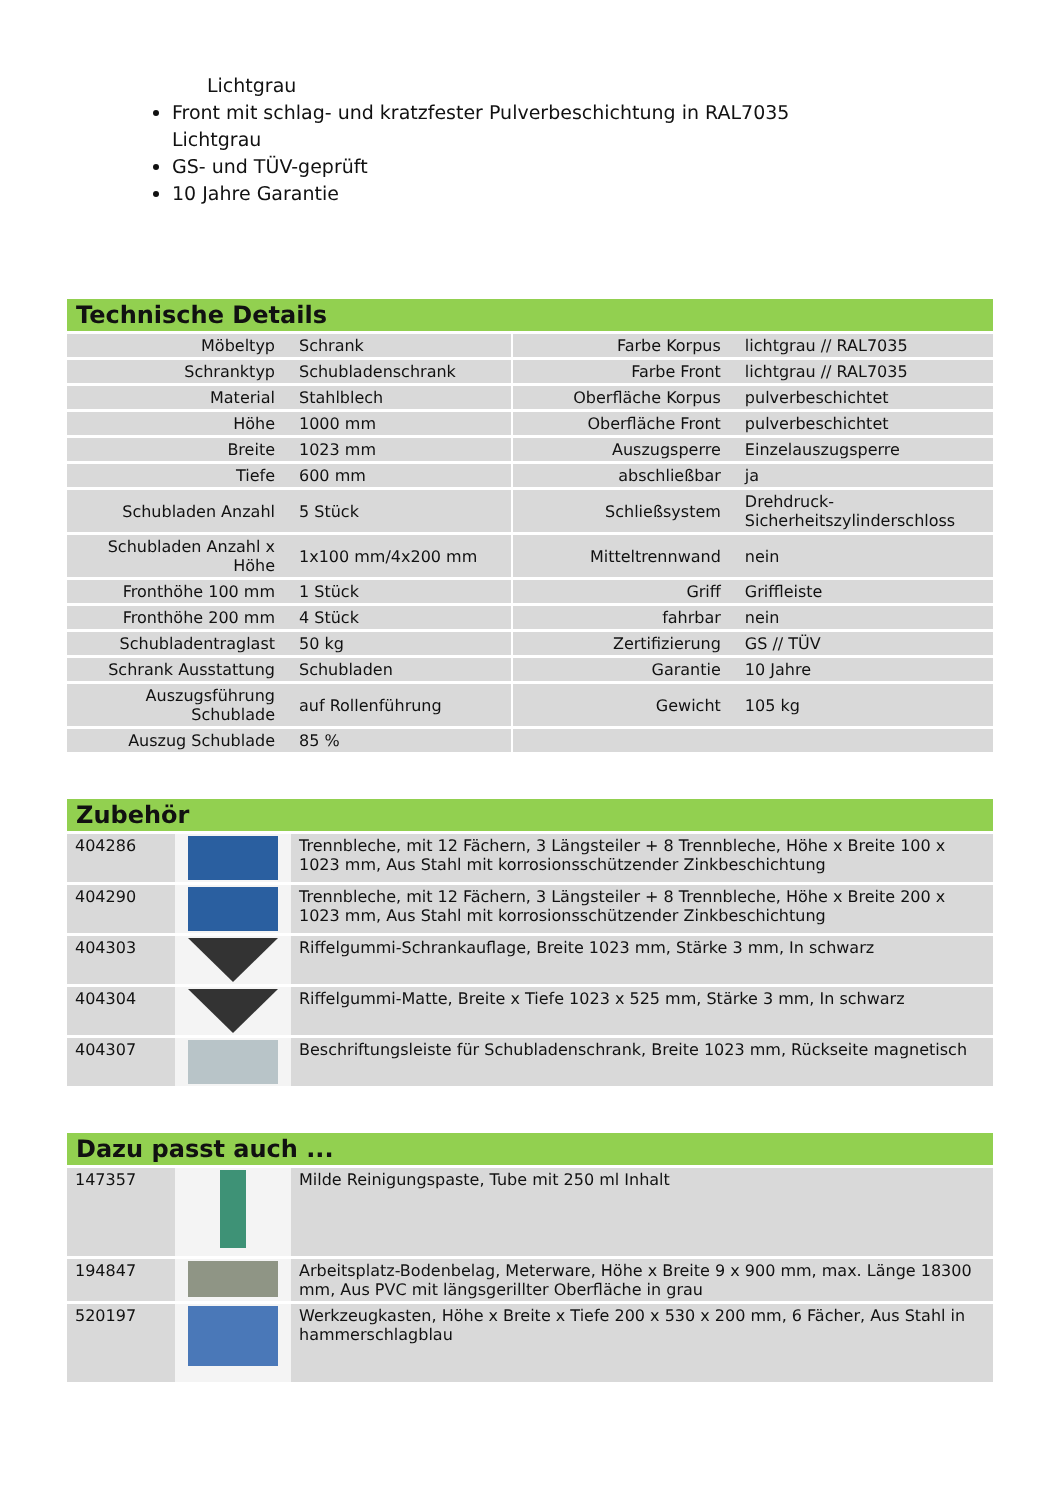Lichtgrau
Front mit schlag- und kratzfester Pulverbeschichtung in RAL7035 Lichtgrau
GS- und TÜV-geprüft
10 Jahre Garantie
Technische Details
| Möbeltyp | Schrank | | Farbe Korpus | lichtgrau // RAL7035 |
| Schranktyp | Schubladenschrank | | Farbe Front | lichtgrau // RAL7035 |
| Material | Stahlblech | | Oberfläche Korpus | pulverbeschichtet |
| Höhe | 1000 mm | | Oberfläche Front | pulverbeschichtet |
| Breite | 1023 mm | | Auszugsperre | Einzelauszugsperre |
| Tiefe | 600 mm | | abschließbar | ja |
| Schubladen Anzahl | 5 Stück | | Schließsystem | Drehdruck- Sicherheitszylinderschloss |
| Schubladen Anzahl x Höhe | 1x100 mm/4x200 mm | | Mitteltrennwand | nein |
| Fronthöhe 100 mm | 1 Stück | | Griff | Griffleiste |
| Fronthöhe 200 mm | 4 Stück | | fahrbar | nein |
| Schubladentraglast | 50 kg | | Zertifizierung | GS // TÜV |
| Schrank Ausstattung | Schubladen | | Garantie | 10 Jahre |
| Auszugsführung Schublade | auf Rollenführung | | Gewicht | 105 kg |
| Auszug Schublade | 85 % | | | |
Zubehör
| 404286 | | Trennbleche, mit 12 Fächern, 3 Längsteiler + 8 Trennbleche, Höhe x Breite 100 x 1023 mm, Aus Stahl mit korrosionsschützender Zinkbeschichtung |
| 404290 | | Trennbleche, mit 12 Fächern, 3 Längsteiler + 8 Trennbleche, Höhe x Breite 200 x 1023 mm, Aus Stahl mit korrosionsschützender Zinkbeschichtung |
| 404303 | | Riffelgummi-Schrankauflage, Breite 1023 mm, Stärke 3 mm, In schwarz |
| 404304 | | Riffelgummi-Matte, Breite x Tiefe 1023 x 525 mm, Stärke 3 mm, In schwarz |
| 404307 | | Beschriftungsleiste für Schubladenschrank, Breite 1023 mm, Rückseite magnetisch |
Dazu passt auch ...
| 147357 | | Milde Reinigungspaste, Tube mit 250 ml Inhalt |
| 194847 | | Arbeitsplatz-Bodenbelag, Meterware, Höhe x Breite 9 x 900 mm, max. Länge 18300 mm, Aus PVC mit längsgerillter Oberfläche in grau |
| 520197 | | Werkzeugkasten, Höhe x Breite x Tiefe 200 x 530 x 200 mm, 6 Fächer, Aus Stahl in hammerschlagblau |